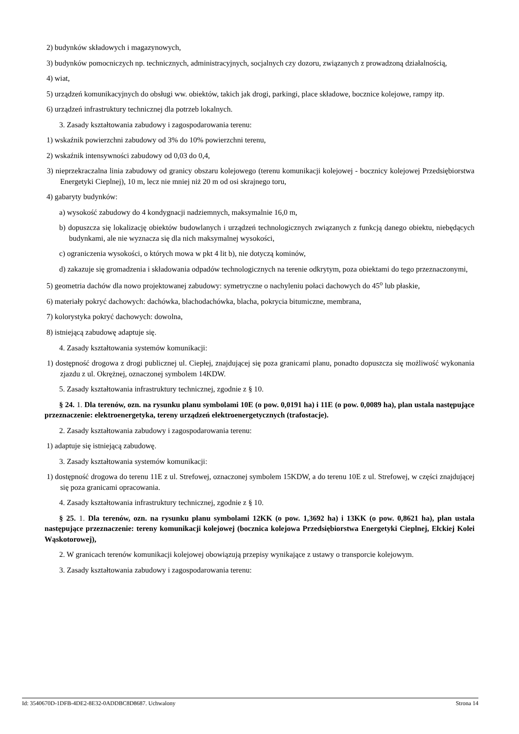2) budynków składowych i magazynowych,
3) budynków pomocniczych np. technicznych, administracyjnych, socjalnych czy dozoru, związanych z prowadzoną działalnością,
4) wiat,
5) urządzeń komunikacyjnych do obsługi ww. obiektów, takich jak drogi, parkingi, place składowe, bocznice kolejowe, rampy itp.
6) urządzeń infrastruktury technicznej dla potrzeb lokalnych.
3. Zasady kształtowania zabudowy i zagospodarowania terenu:
1) wskaźnik powierzchni zabudowy od 3% do 10% powierzchni terenu,
2) wskaźnik intensywności zabudowy od 0,03 do 0,4,
3) nieprzekraczalna linia zabudowy od granicy obszaru kolejowego (terenu komunikacji kolejowej - bocznicy kolejowej Przedsiębiorstwa Energetyki Cieplnej), 10 m, lecz nie mniej niż 20 m od osi skrajnego toru,
4) gabaryty budynków:
a) wysokość zabudowy do 4 kondygnacji nadziemnych, maksymalnie 16,0 m,
b) dopuszcza się lokalizację obiektów budowlanych i urządzeń technologicznych związanych z funkcją danego obiektu, niebędących budynkami, ale nie wyznacza się dla nich maksymalnej wysokości,
c) ograniczenia wysokości, o których mowa w pkt 4 lit b), nie dotyczą kominów,
d) zakazuje się gromadzenia i składowania odpadów technologicznych na terenie odkrytym, poza obiektami do tego przeznaczonymi,
5) geometria dachów dla nowo projektowanej zabudowy: symetryczne o nachyleniu połaci dachowych do 45<sup>o</sup> lub płaskie,
6) materiały pokryć dachowych: dachówka, blachodachówka, blacha, pokrycia bitumiczne, membrana,
7) kolorystyka pokryć dachowych: dowolna,
8) istniejącą zabudowę adaptuje się.
4. Zasady kształtowania systemów komunikacji:
1) dostępność drogowa z drogi publicznej ul. Ciepłej, znajdującej się poza granicami planu, ponadto dopuszcza się możliwość wykonania zjazdu z ul. Okrężnej, oznaczonej symbolem 14KDW.
5. Zasady kształtowania infrastruktury technicznej, zgodnie z § 10.
§ 24. 1. Dla terenów, ozn. na rysunku planu symbolami 10E (o pow. 0,0191 ha) i 11E (o pow. 0,0089 ha), plan ustala następujące przeznaczenie: elektroenergetyka, tereny urządzeń elektroenergetycznych (trafostacje).
2. Zasady kształtowania zabudowy i zagospodarowania terenu:
1) adaptuje się istniejącą zabudowę.
3. Zasady kształtowania systemów komunikacji:
1) dostępność drogowa do terenu 11E z ul. Strefowej, oznaczonej symbolem 15KDW, a do terenu 10E z ul. Strefowej, w części znajdującej się poza granicami opracowania.
4. Zasady kształtowania infrastruktury technicznej, zgodnie z § 10.
§ 25. 1. Dla terenów, ozn. na rysunku planu symbolami 12KK (o pow. 1,3692 ha) i 13KK (o pow. 0,8621 ha), plan ustala następujące przeznaczenie: tereny komunikacji kolejowej (bocznica kolejowa Przedsiębiorstwa Energetyki Cieplnej, Ełckiej Kolei Wąskotorowej),
2. W granicach terenów komunikacji kolejowej obowiązują przepisy wynikające z ustawy o transporcie kolejowym.
3. Zasady kształtowania zabudowy i zagospodarowania terenu:
Id: 3540670D-1DFB-4DE2-8E32-0ADDBC8D8687. Uchwalony Strona 14